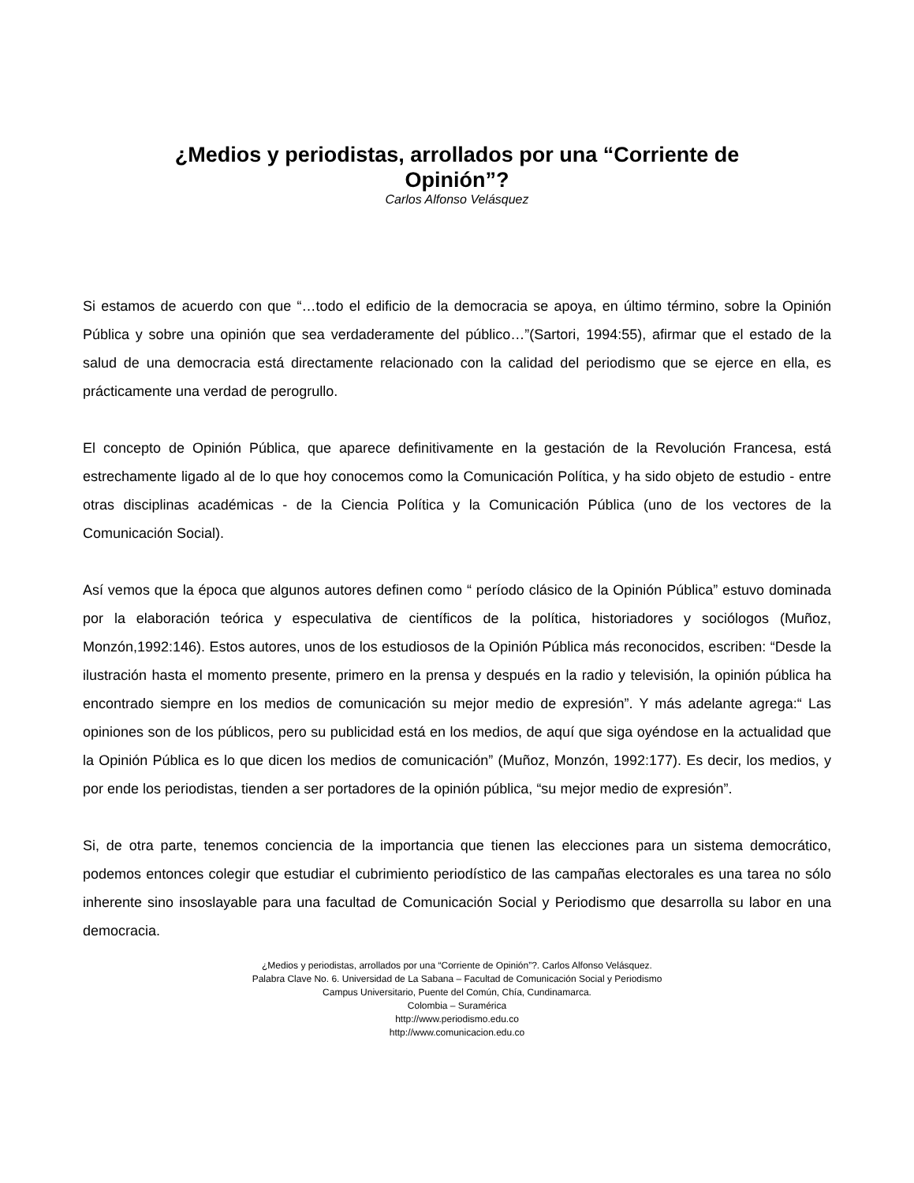¿Medios y periodistas, arrollados por una “Corriente de Opinión”?
Carlos Alfonso Velásquez
Si estamos de acuerdo con que “…todo el edificio de la democracia se apoya, en último término, sobre la Opinión Pública y sobre una opinión que sea verdaderamente del público…”(Sartori, 1994:55), afirmar que el estado de la salud de una democracia está directamente relacionado con la calidad del periodismo que se ejerce en ella, es prácticamente una verdad de perogrullo.
El concepto de Opinión Pública, que aparece definitivamente en la gestación de la Revolución Francesa, está estrechamente ligado al de lo que hoy conocemos como la Comunicación Política, y ha sido objeto de estudio - entre otras disciplinas académicas - de la Ciencia Política y la Comunicación Pública (uno de los vectores de la Comunicación Social).
Así vemos que la época que algunos autores definen como “ período clásico de la Opinión Pública” estuvo dominada por la elaboración teórica y especulativa de científicos de la política, historiadores y sociólogos (Muñoz, Monzón,1992:146). Estos autores, unos de los estudiosos de la Opinión Pública más reconocidos, escriben: “Desde la ilustración hasta el momento presente, primero en la prensa y después en la radio y televisión, la opinión pública ha encontrado siempre en los medios de comunicación su mejor medio de expresión”. Y más adelante agrega:“ Las opiniones son de los públicos, pero su publicidad está en los medios, de aquí que siga oyéndose en la actualidad que la Opinión Pública es lo que dicen los medios de comunicación” (Muñoz, Monzón, 1992:177). Es decir, los medios, y por ende los periodistas, tienden a ser portadores de la opinión pública, “su mejor medio de expresión”.
Si, de otra parte, tenemos conciencia de la importancia que tienen las elecciones para un sistema democrático, podemos entonces colegir que estudiar el cubrimiento periodístico de las campañas electorales es una tarea no sólo inherente sino insoslayable para una facultad de Comunicación Social y Periodismo que desarrolla su labor en una democracia.
¿Medios y periodistas, arrollados por una “Corriente de Opinión”?. Carlos Alfonso Velásquez.
Palabra Clave No. 6. Universidad de La Sabana – Facultad de Comunicación Social y Periodismo
Campus Universitario, Puente del Común, Chía, Cundinamarca.
Colombia – Suramérica
http://www.periodismo.edu.co
http://www.comunicacion.edu.co